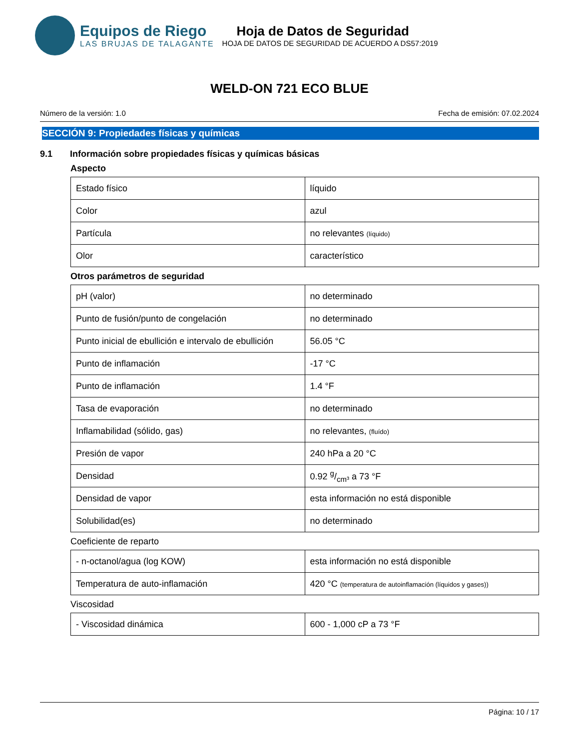Equipos de Riego
LAS BRUJAS DE TALAGANTE
Hoja de Datos de Seguridad
HOJA DE DATOS DE SEGURIDAD DE ACUERDO A DS57:2019
WELD-ON 721 ECO BLUE
Número de la versión: 1.0 Fecha de emisión: 07.02.2024
SECCIÓN 9: Propiedades físicas y químicas
9.1 Información sobre propiedades físicas y químicas básicas
Aspecto
| Estado físico | líquido |
| Color | azul |
| Partícula | no relevantes (líquido) |
| Olor | característico |
Otros parámetros de seguridad
| pH (valor) | no determinado |
| Punto de fusión/punto de congelación | no determinado |
| Punto inicial de ebullición e intervalo de ebullición | 56.05 °C |
| Punto de inflamación | -17 °C |
| Punto de inflamación | 1.4 °F |
| Tasa de evaporación | no determinado |
| Inflamabilidad (sólido, gas) | no relevantes, (fluído) |
| Presión de vapor | 240 hPa a 20 °C |
| Densidad | 0.92 g/cm³ a 73 °F |
| Densidad de vapor | esta información no está disponible |
| Solubilidad(es) | no determinado |
Coeficiente de reparto
| - n-octanol/agua (log KOW) | esta información no está disponible |
| Temperatura de auto-inflamación | 420 °C (temperatura de autoinflamación (líquidos y gases)) |
Viscosidad
| - Viscosidad dinámica | 600 - 1,000 cP a 73 °F |
Página: 10 / 17